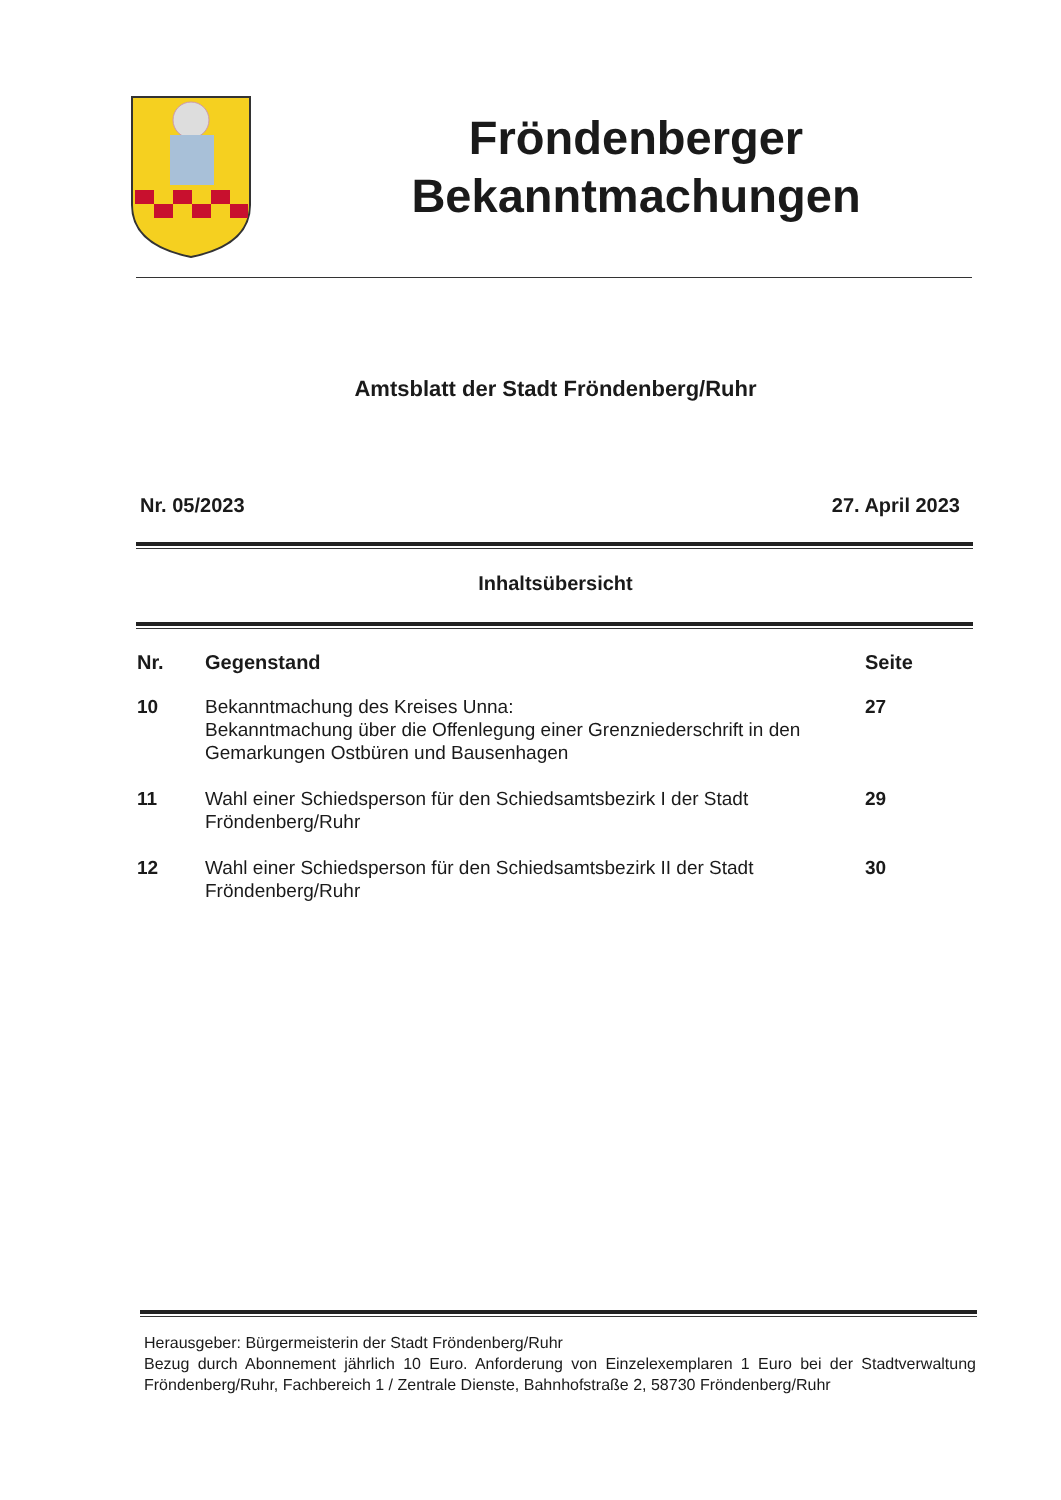Fröndenberger
Bekanntmachungen
Amtsblatt der Stadt Fröndenberg/Ruhr
Nr. 05/2023 27. April 2023
Inhaltsübersicht
| Nr. | Gegenstand | Seite |
| --- | --- | --- |
| 10 | Bekanntmachung des Kreises Unna: Bekanntmachung über die Offenlegung einer Grenzniederschrift in den Gemarkungen Ostbüren und Bausenhagen | 27 |
| 11 | Wahl einer Schiedsperson für den Schiedsamtsbezirk I der Stadt Fröndenberg/Ruhr | 29 |
| 12 | Wahl einer Schiedsperson für den Schiedsamtsbezirk II der Stadt Fröndenberg/Ruhr | 30 |
Herausgeber: Bürgermeisterin der Stadt Fröndenberg/Ruhr
Bezug durch Abonnement jährlich 10 Euro. Anforderung von Einzelexemplaren 1 Euro bei der Stadtverwaltung Fröndenberg/Ruhr, Fachbereich 1 / Zentrale Dienste, Bahnhofstraße 2, 58730 Fröndenberg/Ruhr